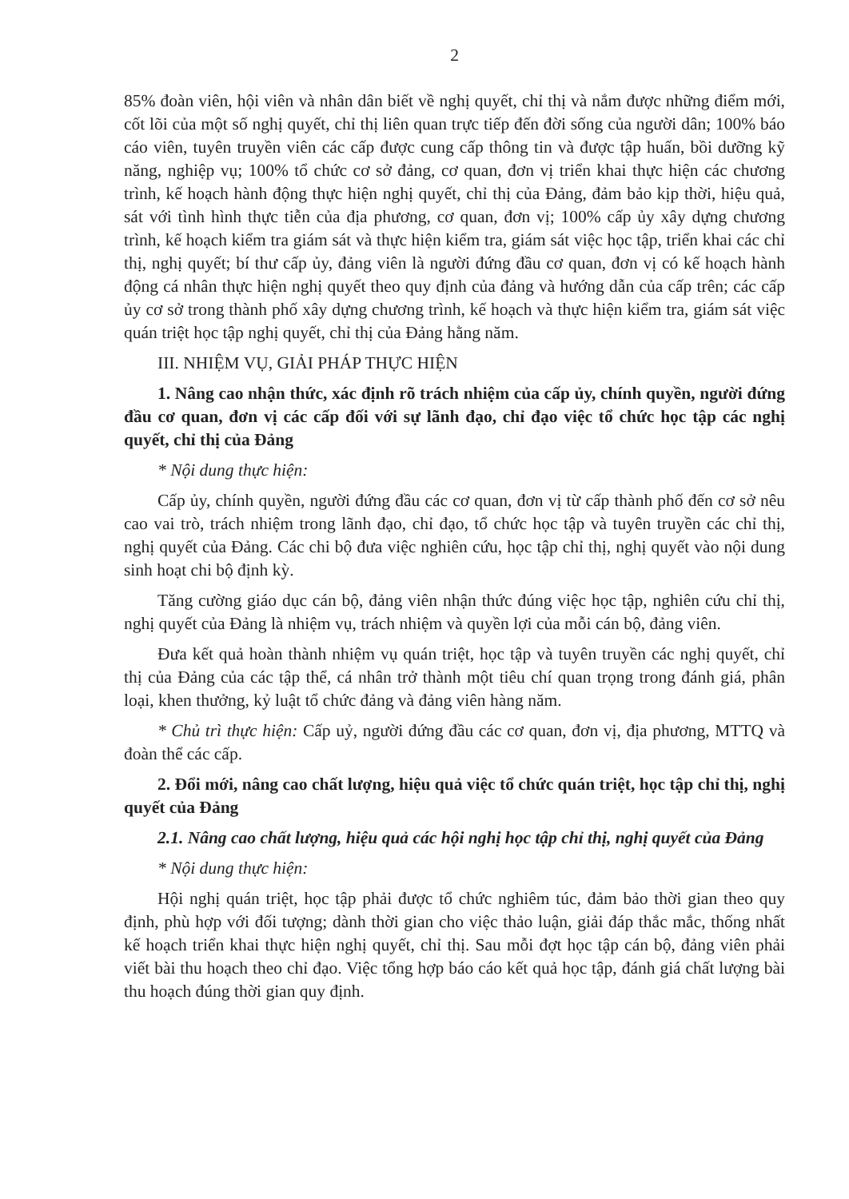2
85% đoàn viên, hội viên và nhân dân biết về nghị quyết, chỉ thị và nắm được những điểm mới, cốt lõi của một số nghị quyết, chỉ thị liên quan trực tiếp đến đời sống của người dân; 100% báo cáo viên, tuyên truyền viên các cấp được cung cấp thông tin và được tập huấn, bồi dưỡng kỹ năng, nghiệp vụ; 100% tổ chức cơ sở đảng, cơ quan, đơn vị triển khai thực hiện các chương trình, kế hoạch hành động thực hiện nghị quyết, chỉ thị của Đảng, đảm bảo kịp thời, hiệu quả, sát với tình hình thực tiễn của địa phương, cơ quan, đơn vị; 100% cấp ủy xây dựng chương trình, kế hoạch kiểm tra giám sát và thực hiện kiểm tra, giám sát việc học tập, triển khai các chỉ thị, nghị quyết; bí thư cấp ủy, đảng viên là người đứng đầu cơ quan, đơn vị có kế hoạch hành động cá nhân thực hiện nghị quyết theo quy định của đảng và hướng dẫn của cấp trên; các cấp ủy cơ sở trong thành phố xây dựng chương trình, kế hoạch và thực hiện kiểm tra, giám sát việc quán triệt học tập nghị quyết, chỉ thị của Đảng hằng năm.
III. NHIỆM VỤ, GIẢI PHÁP THỰC HIỆN
1. Nâng cao nhận thức, xác định rõ trách nhiệm của cấp ủy, chính quyền, người đứng đầu cơ quan, đơn vị các cấp đối với sự lãnh đạo, chỉ đạo việc tổ chức học tập các nghị quyết, chỉ thị của Đảng
* Nội dung thực hiện:
Cấp ủy, chính quyền, người đứng đầu các cơ quan, đơn vị từ cấp thành phố đến cơ sở nêu cao vai trò, trách nhiệm trong lãnh đạo, chỉ đạo, tổ chức học tập và tuyên truyền các chỉ thị, nghị quyết của Đảng. Các chi bộ đưa việc nghiên cứu, học tập chỉ thị, nghị quyết vào nội dung sinh hoạt chi bộ định kỳ.
Tăng cường giáo dục cán bộ, đảng viên nhận thức đúng việc học tập, nghiên cứu chỉ thị, nghị quyết của Đảng là nhiệm vụ, trách nhiệm và quyền lợi của mỗi cán bộ, đảng viên.
Đưa kết quả hoàn thành nhiệm vụ quán triệt, học tập và tuyên truyền các nghị quyết, chỉ thị của Đảng của các tập thể, cá nhân trở thành một tiêu chí quan trọng trong đánh giá, phân loại, khen thưởng, kỷ luật tổ chức đảng và đảng viên hàng năm.
* Chủ trì thực hiện: Cấp uỷ, người đứng đầu các cơ quan, đơn vị, địa phương, MTTQ và đoàn thể các cấp.
2. Đổi mới, nâng cao chất lượng, hiệu quả việc tổ chức quán triệt, học tập chỉ thị, nghị quyết của Đảng
2.1. Nâng cao chất lượng, hiệu quả các hội nghị học tập chỉ thị, nghị quyết của Đảng
* Nội dung thực hiện:
Hội nghị quán triệt, học tập phải được tổ chức nghiêm túc, đảm bảo thời gian theo quy định, phù hợp với đối tượng; dành thời gian cho việc thảo luận, giải đáp thắc mắc, thống nhất kế hoạch triển khai thực hiện nghị quyết, chỉ thị. Sau mỗi đợt học tập cán bộ, đảng viên phải viết bài thu hoạch theo chỉ đạo. Việc tổng hợp báo cáo kết quả học tập, đánh giá chất lượng bài thu hoạch đúng thời gian quy định.